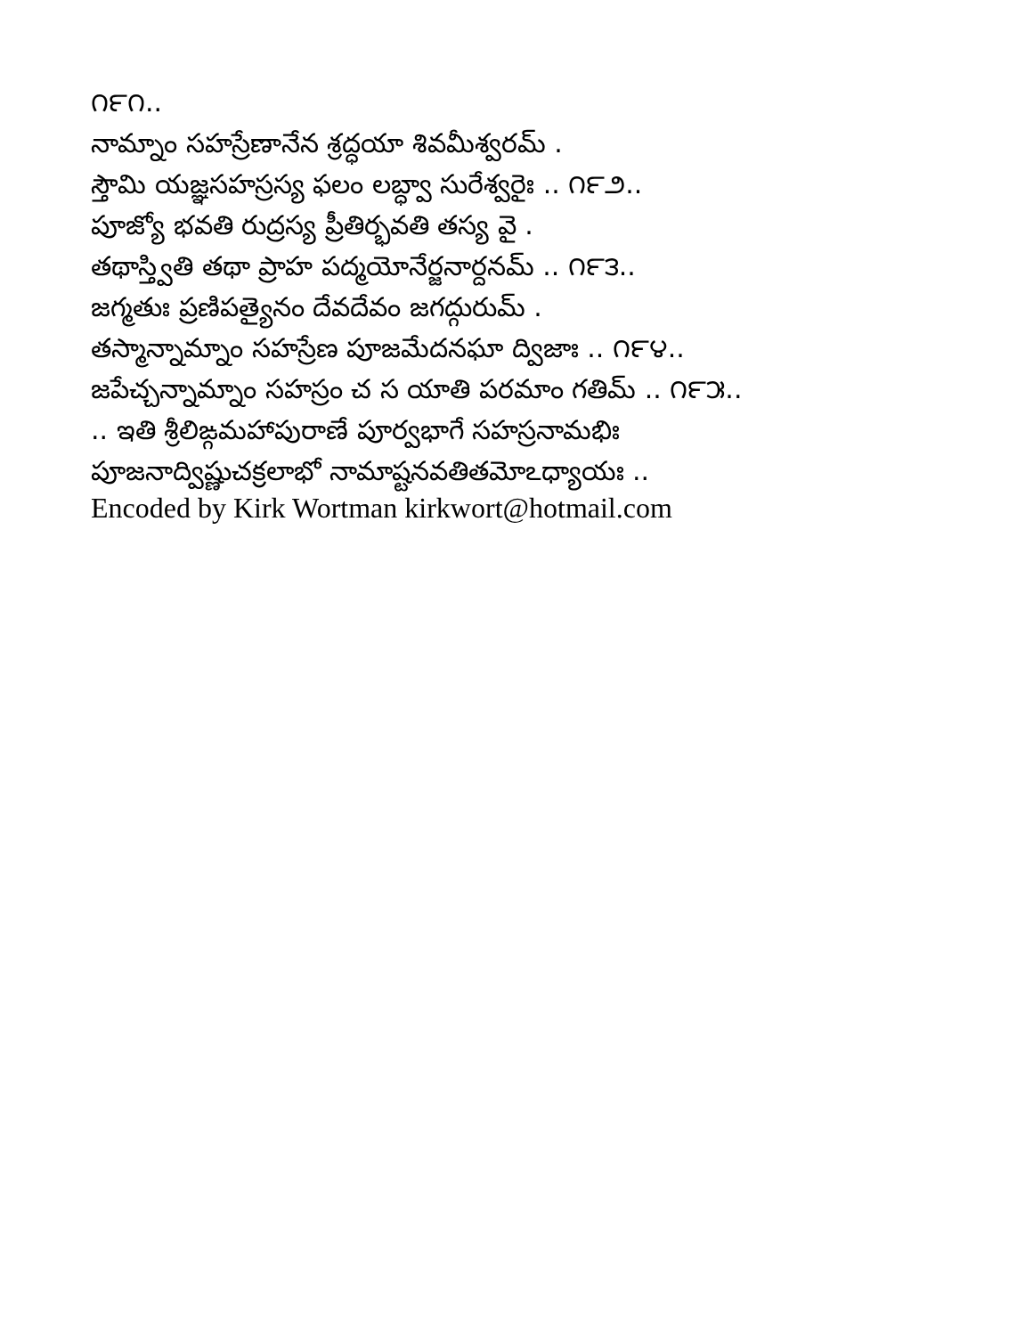౧౯౧..
నామ్నాం సహస్రేణానేన శ్రద్ధయా శివమీశ్వరమ్ .
స్తౌమి యజ్ఞసహస్రస్య ఫలం లబ్ధ్వా సురేశ్వరైః .. ౧౯౨..
పూజ్యో భవతి రుద్రస్య ప్రీతిర్భవతి తస్య వై .
తథాస్త్వితి తథా ప్రాహ పద్మయోనేర్జనార్దనమ్ .. ౧౯౩..
జగ్మతుః ప్రణిపత్యైనం దేవదేవం జగద్గురుమ్ .
తస్మాన్నామ్నాం సహస్రేణ పూజమేదనఘా ద్విజాః .. ౧౯౪..
జపేచ్చన్నామ్నాం సహస్రం చ స యాతి పరమాం గతిమ్ .. ౧౯౫..
.. ఇతి శ్రీలిఙ్గమహాపురాణే పూర్వభాగే సహస్రనామభిః
పూజనాద్విష్ణుచక్రలాభో నామాష్టనవతితమోఽధ్యాయః ..
Encoded by Kirk Wortman kirkwort@hotmail.com